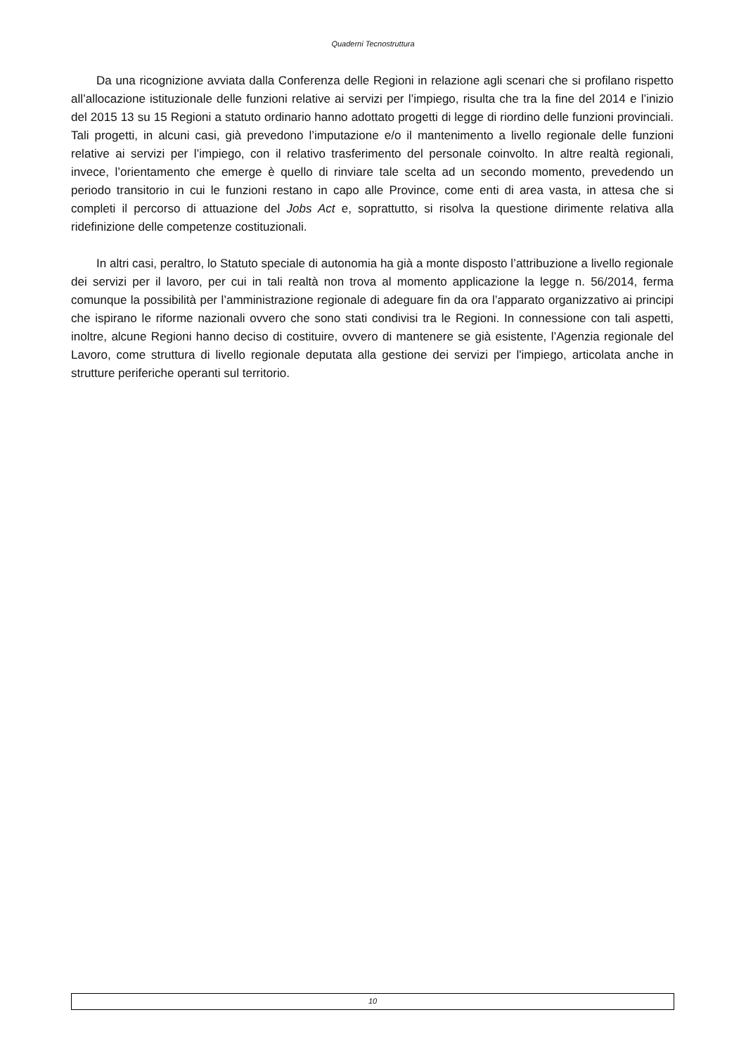Quaderni Tecnostruttura
Da una ricognizione avviata dalla Conferenza delle Regioni in relazione agli scenari che si profilano rispetto all’allocazione istituzionale delle funzioni relative ai servizi per l’impiego, risulta che tra la fine del 2014 e l’inizio del 2015 13 su 15 Regioni a statuto ordinario hanno adottato progetti di legge di riordino delle funzioni provinciali. Tali progetti, in alcuni casi, già prevedono l’imputazione e/o il mantenimento a livello regionale delle funzioni relative ai servizi per l’impiego, con il relativo trasferimento del personale coinvolto. In altre realtà regionali, invece, l’orientamento che emerge è quello di rinviare tale scelta ad un secondo momento, prevedendo un periodo transitorio in cui le funzioni restano in capo alle Province, come enti di area vasta, in attesa che si completi il percorso di attuazione del Jobs Act e, soprattutto, si risolva la questione dirimente relativa alla ridefinizione delle competenze costituzionali.
In altri casi, peraltro, lo Statuto speciale di autonomia ha già a monte disposto l’attribuzione a livello regionale dei servizi per il lavoro, per cui in tali realtà non trova al momento applicazione la legge n. 56/2014, ferma comunque la possibilità per l’amministrazione regionale di adeguare fin da ora l’apparato organizzativo ai principi che ispirano le riforme nazionali ovvero che sono stati condivisi tra le Regioni. In connessione con tali aspetti, inoltre, alcune Regioni hanno deciso di costituire, ovvero di mantenere se già esistente, l’Agenzia regionale del Lavoro, come struttura di livello regionale deputata alla gestione dei servizi per l'impiego, articolata anche in strutture periferiche operanti sul territorio.
10